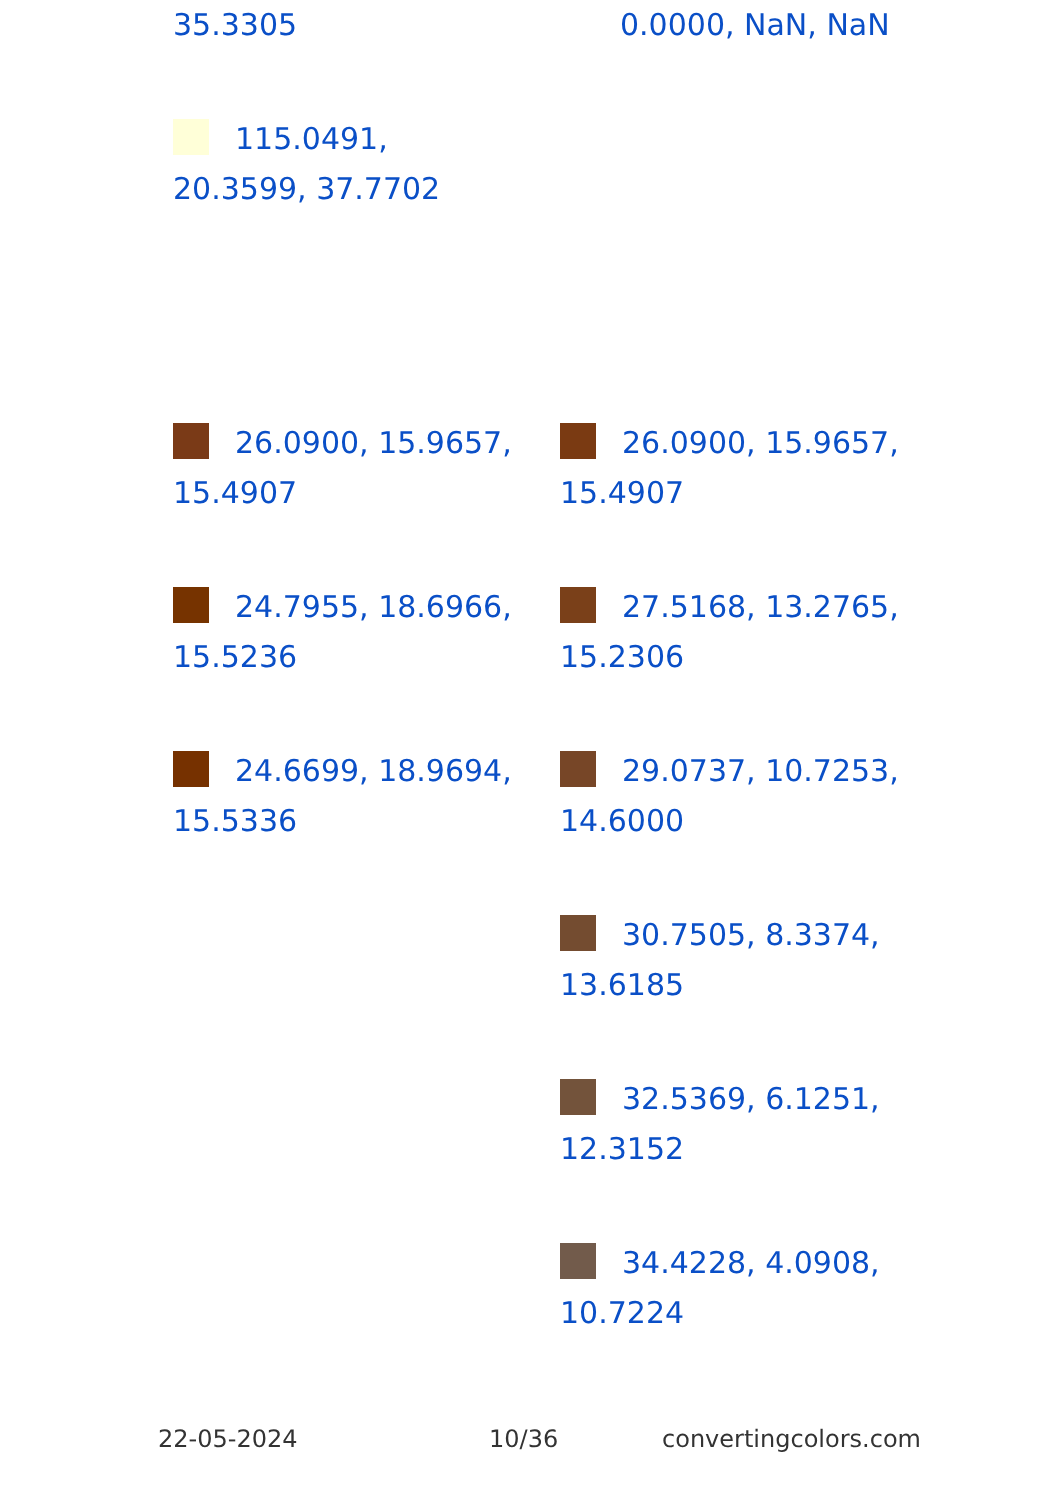35.3305 0.0000, NaN, NaN
115.0491, 20.3599, 37.7702
26.0900, 15.9657, 15.4907
26.0900, 15.9657, 15.4907
24.7955, 18.6966, 15.5236
27.5168, 13.2765, 15.2306
24.6699, 18.9694, 15.5336
29.0737, 10.7253, 14.6000
30.7505, 8.3374, 13.6185
32.5369, 6.1251, 12.3152
34.4228, 4.0908, 10.7224
22-05-2024 10/36 convertingcolors.com